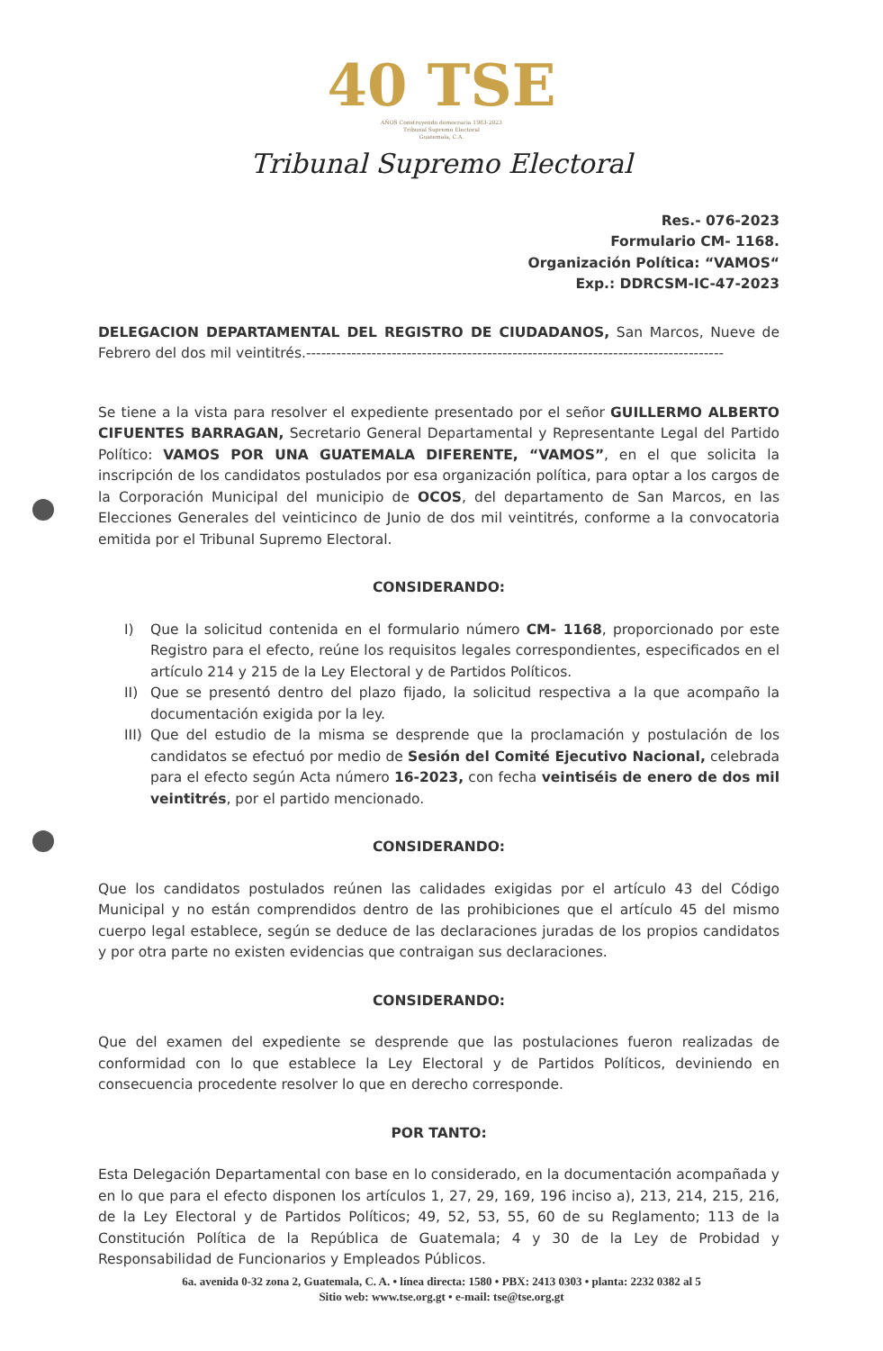40 TSE
AÑOS Construyendo democracia 1983-2023
Tribunal Supremo Electoral
Guatemala, C.A.
Tribunal Supremo Electoral
Res.- 076-2023
Formulario CM- 1168.
Organización Política: “VAMOS“
Exp.: DDRCSM-IC-47-2023
DELEGACION DEPARTAMENTAL DEL REGISTRO DE CIUDADANOS, San Marcos, Nueve de Febrero del dos mil veintitrés.-----------------------------------------------------------------------------------
Se tiene a la vista para resolver el expediente presentado por el señor GUILLERMO ALBERTO CIFUENTES BARRAGAN, Secretario General Departamental y Representante Legal del Partido Político: VAMOS POR UNA GUATEMALA DIFERENTE, “VAMOS”, en el que solicita la inscripción de los candidatos postulados por esa organización política, para optar a los cargos de la Corporación Municipal del municipio de OCOS, del departamento de San Marcos, en las Elecciones Generales del veinticinco de Junio de dos mil veintitrés, conforme a la convocatoria emitida por el Tribunal Supremo Electoral.
CONSIDERANDO:
I) Que la solicitud contenida en el formulario número CM- 1168, proporcionado por este Registro para el efecto, reúne los requisitos legales correspondientes, especificados en el artículo 214 y 215 de la Ley Electoral y de Partidos Políticos.
II) Que se presentó dentro del plazo fijado, la solicitud respectiva a la que acompaño la documentación exigida por la ley.
III)
Que del estudio de la misma se desprende que la proclamación y postulación de los candidatos se efectuó por medio de Sesión del Comité Ejecutivo Nacional, celebrada para el efecto según Acta número 16-2023, con fecha veintiséis de enero de dos mil veintitrés, por el partido mencionado.
CONSIDERANDO:
Que los candidatos postulados reúnen las calidades exigidas por el artículo 43 del Código Municipal y no están comprendidos dentro de las prohibiciones que el artículo 45 del mismo cuerpo legal establece, según se deduce de las declaraciones juradas de los propios candidatos y por otra parte no existen evidencias que contraigan sus declaraciones.
CONSIDERANDO:
Que del examen del expediente se desprende que las postulaciones fueron realizadas de conformidad con lo que establece la Ley Electoral y de Partidos Políticos, deviniendo en consecuencia procedente resolver lo que en derecho corresponde.
POR TANTO:
Esta Delegación Departamental con base en lo considerado, en la documentación acompañada y en lo que para el efecto disponen los artículos 1, 27, 29, 169, 196 inciso a), 213, 214, 215, 216, de la Ley Electoral y de Partidos Políticos; 49, 52, 53, 55, 60 de su Reglamento; 113 de la Constitución Política de la República de Guatemala; 4 y 30 de la Ley de Probidad y Responsabilidad de Funcionarios y Empleados Públicos.
6a. avenida 0-32 zona 2, Guatemala, C. A. • línea directa: 1580 • PBX: 2413 0303 • planta: 2232 0382 al 5
Sitio web: www.tse.org.gt • e-mail: tse@tse.org.gt